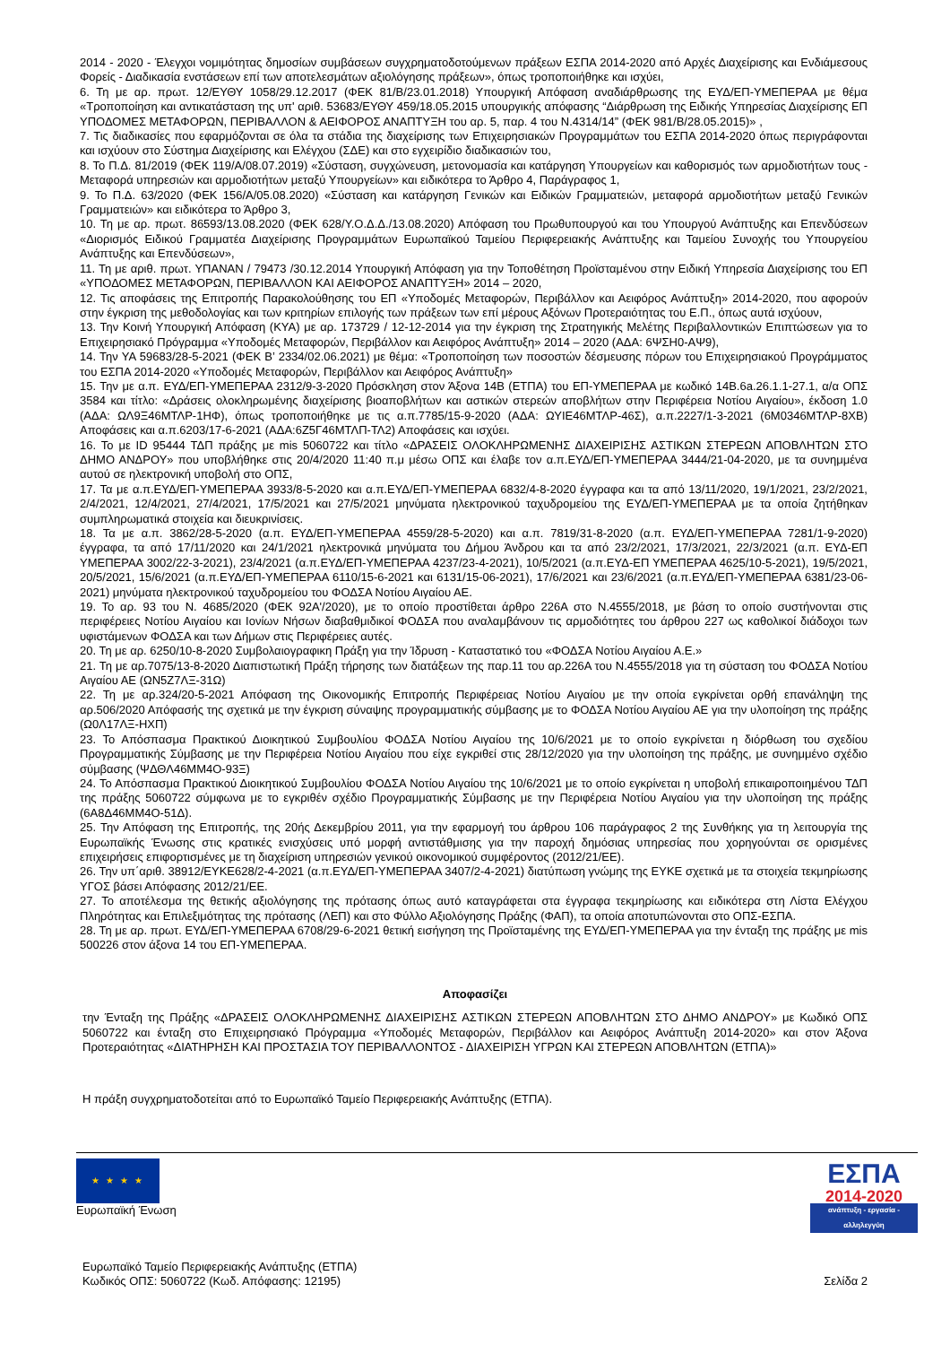2014 - 2020 - Έλεγχοι νομιμότητας δημοσίων συμβάσεων συγχρηματοδοτούμενων πράξεων ΕΣΠΑ 2014-2020 από Αρχές Διαχείρισης και Ενδιάμεσους Φορείς - Διαδικασία ενστάσεων επί των αποτελεσμάτων αξιολόγησης πράξεων», όπως τροποποιήθηκε και ισχύει,
6. Τη με αρ. πρωτ. 12/ΕΥΘΥ 1058/29.12.2017 (ΦΕΚ 81/Β/23.01.2018) Υπουργική Απόφαση αναδιάρθρωσης της ΕΥΔ/ΕΠ-ΥΜΕΠΕΡΑΑ με θέμα «Τροποποίηση και αντικατάσταση της υπ' αριθ. 53683/ΕΥΘΥ 459/18.05.2015 υπουργικής απόφασης “Διάρθρωση της Ειδικής Υπηρεσίας Διαχείρισης ΕΠ ΥΠΟΔΟΜΕΣ ΜΕΤΑΦΟΡΩΝ, ΠΕΡΙΒΑΛΛΟΝ & ΑΕΙΦΟΡΟΣ ΑΝΑΠΤΥΞΗ του αρ. 5, παρ. 4 του Ν.4314/14” (ΦΕΚ 981/Β/28.05.2015)» ,
7. Τις διαδικασίες που εφαρμόζονται σε όλα τα στάδια της διαχείρισης των Επιχειρησιακών Προγραμμάτων του ΕΣΠΑ 2014-2020 όπως περιγράφονται και ισχύουν στο Σύστημα Διαχείρισης και Ελέγχου (ΣΔΕ) και στο εγχειρίδιο διαδικασιών του,
8. Το Π.Δ. 81/2019 (ΦΕΚ 119/Α/08.07.2019) «Σύσταση, συγχώνευση, μετονομασία και κατάργηση Υπουργείων και καθορισμός των αρμοδιοτήτων τους - Μεταφορά υπηρεσιών και αρμοδιοτήτων μεταξύ Υπουργείων» και ειδικότερα το Άρθρο 4, Παράγραφος 1,
9. Το Π.Δ. 63/2020 (ΦΕΚ 156/Α/05.08.2020) «Σύσταση και κατάργηση Γενικών και Ειδικών Γραμματειών, μεταφορά αρμοδιοτήτων μεταξύ Γενικών Γραμματειών» και ειδικότερα το Άρθρο 3,
10. Τη με αρ. πρωτ. 86593/13.08.2020 (ΦΕΚ 628/Υ.Ο.Δ.Δ./13.08.2020) Απόφαση του Πρωθυπουργού και του Υπουργού Ανάπτυξης και Επενδύσεων «Διορισμός Ειδικού Γραμματέα Διαχείρισης Προγραμμάτων Ευρωπαϊκού Ταμείου Περιφερειακής Ανάπτυξης και Ταμείου Συνοχής του Υπουργείου Ανάπτυξης και Επενδύσεων»,
11. Τη με αριθ. πρωτ. ΥΠΑΝΑΝ / 79473 /30.12.2014 Υπουργική Απόφαση για την Τοποθέτηση Προϊσταμένου στην Ειδική Υπηρεσία Διαχείρισης του ΕΠ «ΥΠΟΔΟΜΕΣ ΜΕΤΑΦΟΡΩΝ, ΠΕΡΙΒΑΛΛΟΝ ΚΑΙ ΑΕΙΦΟΡΟΣ ΑΝΑΠΤΥΞΗ» 2014 – 2020,
12. Τις αποφάσεις της Επιτροπής Παρακολούθησης του ΕΠ «Υποδομές Μεταφορών, Περιβάλλον και Αειφόρος Ανάπτυξη» 2014-2020, που αφορούν στην έγκριση της μεθοδολογίας και των κριτηρίων επιλογής των πράξεων των επί μέρους Αξόνων Προτεραιότητας του Ε.Π., όπως αυτά ισχύουν,
13. Την Κοινή Υπουργική Απόφαση (ΚΥΑ) με αρ. 173729 / 12-12-2014 για την έγκριση της Στρατηγικής Μελέτης Περιβαλλοντικών Επιπτώσεων για το Επιχειρησιακό Πρόγραμμα «Υποδομές Μεταφορών, Περιβάλλον και Αειφόρος Ανάπτυξη» 2014 – 2020 (ΑΔΑ: 6ΨΣΗ0-ΑΨ9),
14. Την ΥΑ 59683/28-5-2021 (ΦΕΚ Β’ 2334/02.06.2021) με θέμα: «Τροποποίηση των ποσοστών δέσμευσης πόρων του Επιχειρησιακού Προγράμματος του ΕΣΠΑ 2014-2020 «Υποδομές Μεταφορών, Περιβάλλον και Αειφόρος Ανάπτυξη»
15. Την με α.π. ΕΥΔ/ΕΠ-ΥΜΕΠΕΡΑΑ 2312/9-3-2020 Πρόσκληση στον Άξονα 14Β (ΕΤΠΑ) του ΕΠ-ΥΜΕΠΕΡΑΑ με κωδικό 14Β.6a.26.1.1-27.1, α/α ΟΠΣ 3584 και τίτλο: «Δράσεις ολοκληρωμένης διαχείρισης βιοαποβλήτων και αστικών στερεών αποβλήτων στην Περιφέρεια Νοτίου Αιγαίου», έκδοση 1.0 (ΑΔΑ: ΩΛ9Ξ46ΜΤΛΡ-1ΗΦ), όπως τροποποιήθηκε με τις α.π.7785/15-9-2020 (ΑΔΑ: ΩΥΙΕ46ΜΤΛΡ-46Σ), α.π.2227/1-3-2021 (6Μ0346ΜΤΛΡ-8ΧΒ) Αποφάσεις και α.π.6203/17-6-2021 (ΑΔΑ:6Ζ5Γ46ΜΤΛΠ-ΤΛ2) Αποφάσεις και ισχύει.
16. Το με ID 95444 ΤΔΠ πράξης με mis 5060722 και τίτλο «ΔΡΑΣΕΙΣ ΟΛΟΚΛΗΡΩΜΕΝΗΣ ΔΙΑΧΕΙΡΙΣΗΣ ΑΣΤΙΚΩΝ ΣΤΕΡΕΩΝ ΑΠΟΒΛΗΤΩΝ ΣΤΟ ΔΗΜΟ ΑΝΔΡΟΥ» που υποβλήθηκε στις 20/4/2020 11:40 π.μ μέσω ΟΠΣ και έλαβε τον α.π.ΕΥΔ/ΕΠ-ΥΜΕΠΕΡΑΑ 3444/21-04-2020, με τα συνημμένα αυτού σε ηλεκτρονική υποβολή στο ΟΠΣ,
17. Τα με α.π.ΕΥΔ/ΕΠ-ΥΜΕΠΕΡΑΑ 3933/8-5-2020 και α.π.ΕΥΔ/ΕΠ-ΥΜΕΠΕΡΑΑ 6832/4-8-2020 έγγραφα και τα από 13/11/2020, 19/1/2021, 23/2/2021, 2/4/2021, 12/4/2021, 27/4/2021, 17/5/2021 και 27/5/2021 μηνύματα ηλεκτρονικού ταχυδρομείου της ΕΥΔ/ΕΠ-ΥΜΕΠΕΡΑΑ με τα οποία ζητήθηκαν συμπληρωματικά στοιχεία και διευκρινίσεις.
18. Τα με α.π. 3862/28-5-2020 (α.π. ΕΥΔ/ΕΠ-ΥΜΕΠΕΡΑΑ 4559/28-5-2020) και α.π. 7819/31-8-2020 (α.π. ΕΥΔ/ΕΠ-ΥΜΕΠΕΡΑΑ 7281/1-9-2020) έγγραφα, τα από 17/11/2020 και 24/1/2021 ηλεκτρονικά μηνύματα του Δήμου Άνδρου και τα από 23/2/2021, 17/3/2021, 22/3/2021 (α.π. ΕΥΔ-ΕΠ ΥΜΕΠΕΡΑΑ 3002/22-3-2021), 23/4/2021 (α.π.ΕΥΔ/ΕΠ-ΥΜΕΠΕΡΑΑ 4237/23-4-2021), 10/5/2021 (α.π.ΕΥΔ-ΕΠ ΥΜΕΠΕΡΑΑ 4625/10-5-2021), 19/5/2021, 20/5/2021, 15/6/2021 (α.π.ΕΥΔ/ΕΠ-ΥΜΕΠΕΡΑΑ 6110/15-6-2021 και 6131/15-06-2021), 17/6/2021 και 23/6/2021 (α.π.ΕΥΔ/ΕΠ-ΥΜΕΠΕΡΑΑ 6381/23-06-2021) μηνύματα ηλεκτρονικού ταχυδρομείου του ΦΟΔΣΑ Νοτίου Αιγαίου ΑΕ.
19. Το αρ. 93 του Ν. 4685/2020 (ΦΕΚ 92Α'/2020), με το οποίο προστίθεται άρθρο 226Α στο Ν.4555/2018, με βάση το οποίο συστήνονται στις περιφέρειες Νοτίου Αιγαίου και Ιονίων Νήσων διαβαθμιδικοί ΦΟΔΣΑ που αναλαμβάνουν τις αρμοδιότητες του άρθρου 227 ως καθολικοί διάδοχοι των υφιστάμενων ΦΟΔΣΑ και των Δήμων στις Περιφέρειες αυτές.
20. Τη με αρ. 6250/10-8-2020 Συμβολαιογραφικη Πράξη για την Ίδρυση - Καταστατικό του «ΦΟΔΣΑ Νοτίου Αιγαίου Α.Ε.»
21. Τη με αρ.7075/13-8-2020 Διαπιστωτική Πράξη τήρησης των διατάξεων της παρ.11 του αρ.226Α του Ν.4555/2018 για τη σύσταση του ΦΟΔΣΑ Νοτίου Αιγαίου ΑΕ (ΩΝ5Ζ7ΛΞ-31Ω)
22. Τη με αρ.324/20-5-2021 Απόφαση της Οικονομικής Επιτροπής Περιφέρειας Νοτίου Αιγαίου με την οποία εγκρίνεται ορθή επανάληψη της αρ.506/2020 Απόφασής της σχετικά με την έγκριση σύναψης προγραμματικής σύμβασης με το ΦΟΔΣΑ Νοτίου Αιγαίου ΑΕ για την υλοποίηση της πράξης (Ω0Λ17ΛΞ-ΗΧΠ)
23. Το Απόσπασμα Πρακτικού Διοικητικού Συμβουλίου ΦΟΔΣΑ Νοτίου Αιγαίου της 10/6/2021 με το οποίο εγκρίνεται η διόρθωση του σχεδίου Προγραμματικής Σύμβασης με την Περιφέρεια Νοτίου Αιγαίου που είχε εγκριθεί στις 28/12/2020 για την υλοποίηση της πράξης, με συνημμένο σχέδιο σύμβασης (ΨΔΘΛ46ΜΜ4Ο-93Ξ)
24. Το Απόσπασμα Πρακτικού Διοικητικού Συμβουλίου ΦΟΔΣΑ Νοτίου Αιγαίου της 10/6/2021 με το οποίο εγκρίνεται η υποβολή επικαιροποιημένου ΤΔΠ της πράξης 5060722 σύμφωνα με το εγκριθέν σχέδιο Προγραμματικής Σύμβασης με την Περιφέρεια Νοτίου Αιγαίου για την υλοποίηση της πράξης (6Α8Δ46ΜΜ4Ο-51Δ).
25. Την Απόφαση της Επιτροπής, της 20ής Δεκεμβρίου 2011, για την εφαρμογή του άρθρου 106 παράγραφος 2 της Συνθήκης για τη λειτουργία της Ευρωπαϊκής Ένωσης στις κρατικές ενισχύσεις υπό μορφή αντιστάθμισης για την παροχή δημόσιας υπηρεσίας που χορηγούνται σε ορισμένες επιχειρήσεις επιφορτισμένες με τη διαχείριση υπηρεσιών γενικού οικονομικού συμφέροντος (2012/21/ΕΕ).
26. Την υπ΄αριθ. 38912/ΕΥΚΕ628/2-4-2021 (α.π.ΕΥΔ/ΕΠ-ΥΜΕΠΕΡΑΑ 3407/2-4-2021) διατύπωση γνώμης της ΕΥΚΕ σχετικά με τα στοιχεία τεκμηρίωσης ΥΓΟΣ βάσει Απόφασης 2012/21/ΕΕ.
27. Το αποτέλεσμα της θετικής αξιολόγησης της πρότασης όπως αυτό καταγράφεται στα έγγραφα τεκμηρίωσης και ειδικότερα στη Λίστα Ελέγχου Πληρότητας και Επιλεξιμότητας της πρότασης (ΛΕΠ) και στο Φύλλο Αξιολόγησης Πράξης (ΦΑΠ), τα οποία αποτυπώνονται στο ΟΠΣ-ΕΣΠΑ.
28. Τη με αρ. πρωτ. ΕΥΔ/ΕΠ-ΥΜΕΠΕΡΑΑ 6708/29-6-2021 θετική εισήγηση της Προϊσταμένης της ΕΥΔ/ΕΠ-ΥΜΕΠΕΡΑΑ για την ένταξη της πράξης με mis 500226 στον άξονα 14 του ΕΠ-ΥΜΕΠΕΡΑΑ.
Αποφασίζει
την Ένταξη της Πράξης «ΔΡΑΣΕΙΣ ΟΛΟΚΛΗΡΩΜΕΝΗΣ ΔΙΑΧΕΙΡΙΣΗΣ ΑΣΤΙΚΩΝ ΣΤΕΡΕΩΝ ΑΠΟΒΛΗΤΩΝ ΣΤΟ ΔΗΜΟ ΑΝΔΡΟΥ» με Κωδικό ΟΠΣ 5060722 και ένταξη στο Επιχειρησιακό Πρόγραμμα «Υποδομές Μεταφορών, Περιβάλλον και Αειφόρος Ανάπτυξη 2014-2020» και στον Άξονα Προτεραιότητας «ΔΙΑΤΗΡΗΣΗ ΚΑΙ ΠΡΟΣΤΑΣΙΑ ΤΟΥ ΠΕΡΙΒΑΛΛΟΝΤΟΣ - ΔΙΑΧΕΙΡΙΣΗ ΥΓΡΩΝ ΚΑΙ ΣΤΕΡΕΩΝ ΑΠΟΒΛΗΤΩΝ (ΕΤΠΑ)»
Η πράξη συγχρηματοδοτείται από το Ευρωπαϊκό Ταμείο Περιφερειακής Ανάπτυξης (ΕΤΠΑ).
★ ★ ★ ★
Ευρωπαϊκή Ένωση
ΕΣΠΑ
2014-2020
ανάπτυξη - εργασία - αλληλεγγύη
Ευρωπαϊκό Ταμείο Περιφερειακής Ανάπτυξης (ΕΤΠΑ)
Κωδικός ΟΠΣ: 5060722 (Κωδ. Απόφασης: 12195)
Σελίδα 2